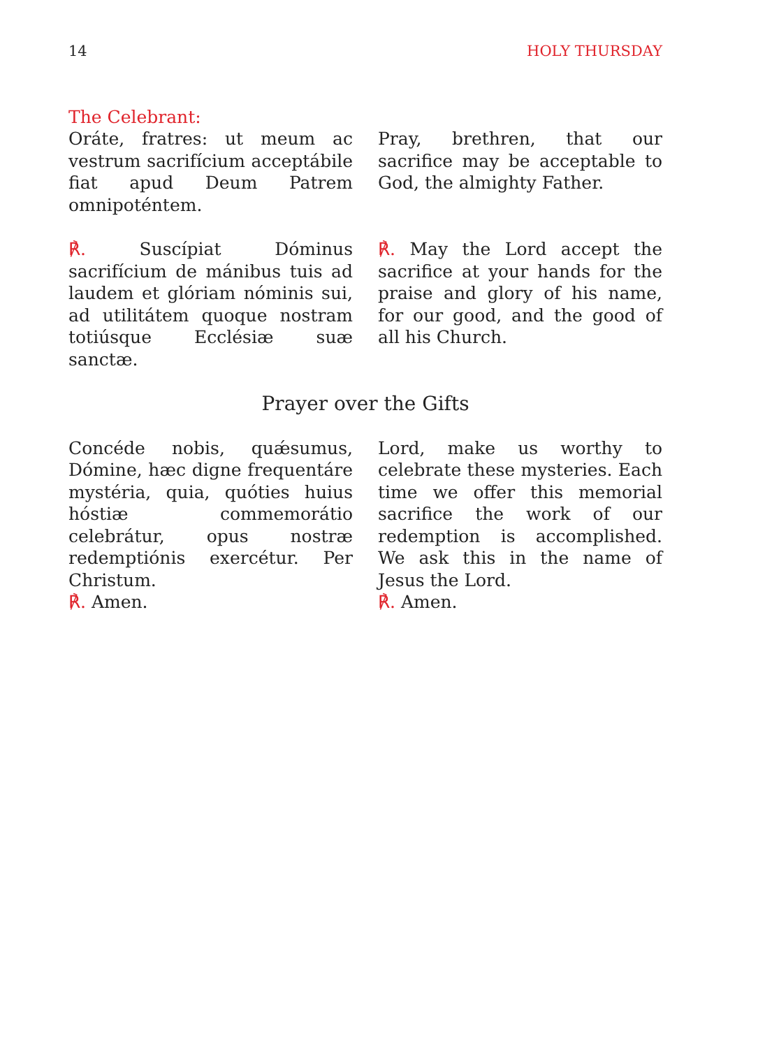14 HOLY THURSDAY
The Celebrant:
Oráte, fratres: ut meum ac vestrum sacrifícium acceptábile fiat apud Deum Patrem omnipoténtem.
Pray, brethren, that our sacrifice may be acceptable to God, the almighty Father.
℟. Suscípiat Dóminus sacrifícium de mánibus tuis ad laudem et glóriam nóminis sui, ad utilitátem quoque nostram totiúsque Ecclésiæ suæ sanctæ.
℟. May the Lord accept the sacrifice at your hands for the praise and glory of his name, for our good, and the good of all his Church.
Prayer over the Gifts
Concéde nobis, quǽsumus, Dómine, hæc digne frequentáre mystéria, quia, quóties huius hóstiæ commemorátio celebrátur, opus nostræ redemptiónis exercétur. Per Christum.
℟. Amen.
Lord, make us worthy to celebrate these mysteries. Each time we offer this memorial sacrifice the work of our redemption is accomplished. We ask this in the name of Jesus the Lord.
℟. Amen.